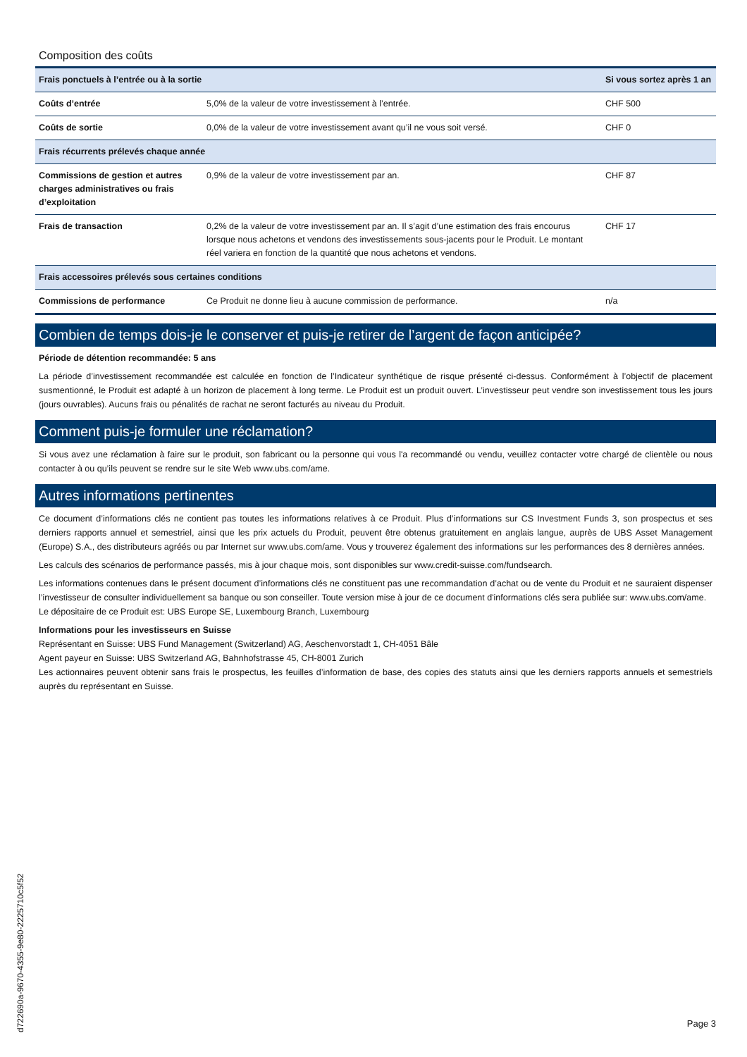Composition des coûts
| Frais ponctuels à l’entrée ou à la sortie | | Si vous sortez après 1 an |
| --- | --- | --- |
| Coûts d’entrée | 5,0% de la valeur de votre investissement à l’entrée. | CHF 500 |
| Coûts de sortie | 0,0% de la valeur de votre investissement avant qu’il ne vous soit versé. | CHF 0 |
| Frais récurrents prélevés chaque année | | |
| Commissions de gestion et autres charges administratives ou frais d’exploitation | 0,9% de la valeur de votre investissement par an. | CHF 87 |
| Frais de transaction | 0,2% de la valeur de votre investissement par an. Il s’agit d’une estimation des frais encourus lorsque nous achetons et vendons des investissements sous-jacents pour le Produit. Le montant réel variera en fonction de la quantité que nous achetons et vendons. | CHF 17 |
| Frais accessoires prélevés sous certaines conditions | | |
| Commissions de performance | Ce Produit ne donne lieu à aucune commission de performance. | n/a |
Combien de temps dois-je le conserver et puis-je retirer de l’argent de façon anticipée?
Période de détention recommandée: 5 ans
La période d’investissement recommandée est calculée en fonction de l’Indicateur synthétique de risque présenté ci-dessus. Conformément à l’objectif de placement susmentionné, le Produit est adapté à un horizon de placement à long terme. Le Produit est un produit ouvert. L’investisseur peut vendre son investissement tous les jours (jours ouvrables). Aucuns frais ou pénalités de rachat ne seront facturés au niveau du Produit.
Comment puis-je formuler une réclamation?
Si vous avez une réclamation à faire sur le produit, son fabricant ou la personne qui vous l'a recommandé ou vendu, veuillez contacter votre chargé de clientèle ou nous contacter à ou qu’ils peuvent se rendre sur le site Web www.ubs.com/ame.
Autres informations pertinentes
Ce document d’informations clés ne contient pas toutes les informations relatives à ce Produit. Plus d’informations sur CS Investment Funds 3, son prospectus et ses derniers rapports annuel et semestriel, ainsi que les prix actuels du Produit, peuvent être obtenus gratuitement en anglais langue, auprès de UBS Asset Management (Europe) S.A., des distributeurs agréés ou par Internet sur www.ubs.com/ame. Vous y trouverez également des informations sur les performances des 8 dernières années.
Les calculs des scénarios de performance passés, mis à jour chaque mois, sont disponibles sur www.credit-suisse.com/fundsearch.
Les informations contenues dans le présent document d’informations clés ne constituent pas une recommandation d’achat ou de vente du Produit et ne sauraient dispenser l’investisseur de consulter individuellement sa banque ou son conseiller. Toute version mise à jour de ce document d'informations clés sera publiée sur: www.ubs.com/ame.
Le dépositaire de ce Produit est: UBS Europe SE, Luxembourg Branch, Luxembourg
Informations pour les investisseurs en Suisse
Représentant en Suisse: UBS Fund Management (Switzerland) AG, Aeschenvorstadt 1, CH-4051 Bâle
Agent payeur en Suisse: UBS Switzerland AG, Bahnhofstrasse 45, CH-8001 Zurich
Les actionnaires peuvent obtenir sans frais le prospectus, les feuilles d’information de base, des copies des statuts ainsi que les derniers rapports annuels et semestriels auprès du représentant en Suisse.
d722690a-9670-4355-9e80-2225710c5f52
Page 3